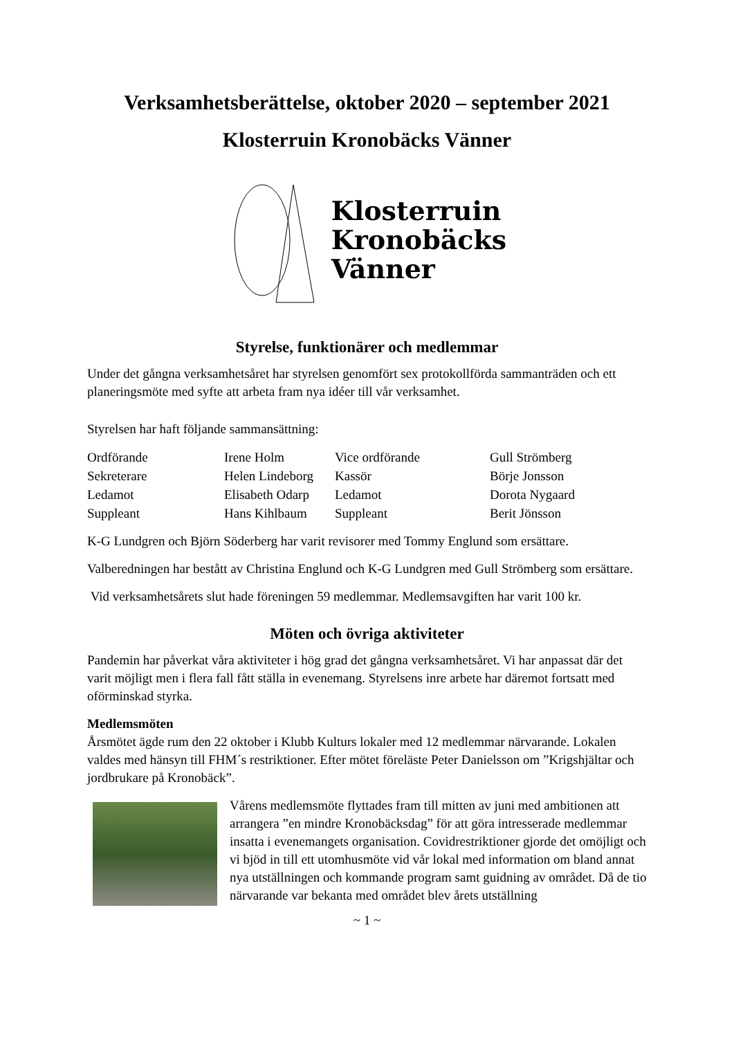Verksamhetsberättelse, oktober 2020 – september 2021
Klosterruin Kronobäcks Vänner
Klosterruin
Kronobäcks
Vänner
Styrelse, funktionärer och medlemmar
Under det gångna verksamhetsåret har styrelsen genomfört sex protokollförda sammanträden och ett planeringsmöte med syfte att arbeta fram nya idéer till vår verksamhet.
Styrelsen har haft följande sammansättning:
| Ordförande | Irene Holm | Vice ordförande | Gull Strömberg |
| Sekreterare | Helen Lindeborg | Kassör | Börje Jonsson |
| Ledamot | Elisabeth Odarp | Ledamot | Dorota Nygaard |
| Suppleant | Hans Kihlbaum | Suppleant | Berit Jönsson |
K-G Lundgren och Björn Söderberg har varit revisorer med Tommy Englund som ersättare.
Valberedningen har bestått av Christina Englund och K-G Lundgren med Gull Strömberg som ersättare.
Vid verksamhetsårets slut hade föreningen 59 medlemmar. Medlemsavgiften har varit 100 kr.
Möten och övriga aktiviteter
Pandemin har påverkat våra aktiviteter i hög grad det gångna verksamhetsåret. Vi har anpassat där det varit möjligt men i flera fall fått ställa in evenemang. Styrelsens inre arbete har däremot fortsatt med oförminskad styrka.
Medlemsmöten
Årsmötet ägde rum den 22 oktober i Klubb Kulturs lokaler med 12 medlemmar närvarande. Lokalen valdes med hänsyn till FHM´s restriktioner. Efter mötet föreläste Peter Danielsson om ”Krigshjältar och jordbrukare på Kronobäck”.
Vårens medlemsmöte flyttades fram till mitten av juni med ambitionen att arrangera ”en mindre Kronobäcksdag” för att göra intresserade medlemmar insatta i evenemangets organisation. Covidrestriktioner gjorde det omöjligt och vi bjöd in till ett utomhusmöte vid vår lokal med information om bland annat nya utställningen och kommande program samt guidning av området. Då de tio närvarande var bekanta med området blev årets utställning
~ 1 ~